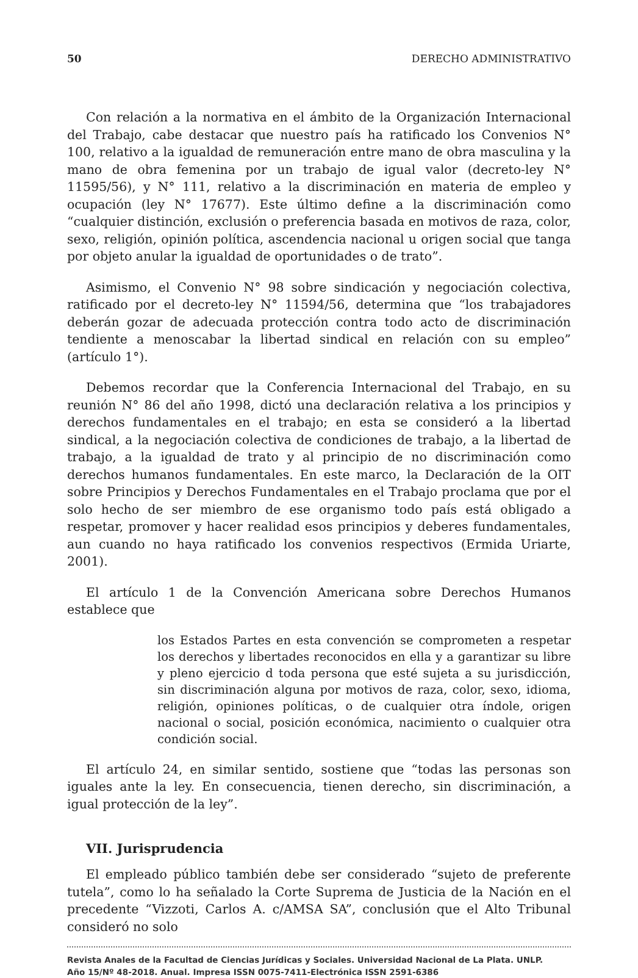50 DERECHO ADMINISTRATIVO
Con relación a la normativa en el ámbito de la Organización Internacional del Trabajo, cabe destacar que nuestro país ha ratificado los Convenios N° 100, relativo a la igualdad de remuneración entre mano de obra masculina y la mano de obra femenina por un trabajo de igual valor (decreto-ley N° 11595/56), y N° 111, relativo a la discriminación en materia de empleo y ocupación (ley N° 17677). Este último define a la discriminación como “cualquier distinción, exclusión o preferencia basada en motivos de raza, color, sexo, religión, opinión política, ascendencia nacional u origen social que tanga por objeto anular la igualdad de oportunidades o de trato”.
Asimismo, el Convenio N° 98 sobre sindicación y negociación colectiva, ratificado por el decreto-ley N° 11594/56, determina que “los trabajadores deberán gozar de adecuada protección contra todo acto de discriminación tendiente a menoscabar la libertad sindical en relación con su empleo” (artículo 1°).
Debemos recordar que la Conferencia Internacional del Trabajo, en su reunión N° 86 del año 1998, dictó una declaración relativa a los principios y derechos fundamentales en el trabajo; en esta se consideró a la libertad sindical, a la negociación colectiva de condiciones de trabajo, a la libertad de trabajo, a la igualdad de trato y al principio de no discriminación como derechos humanos fundamentales. En este marco, la Declaración de la OIT sobre Principios y Derechos Fundamentales en el Trabajo proclama que por el solo hecho de ser miembro de ese organismo todo país está obligado a respetar, promover y hacer realidad esos principios y deberes fundamentales, aun cuando no haya ratificado los convenios respectivos (Ermida Uriarte, 2001).
El artículo 1 de la Convención Americana sobre Derechos Humanos establece que
los Estados Partes en esta convención se comprometen a respetar los derechos y libertades reconocidos en ella y a garantizar su libre y pleno ejercicio d toda persona que esté sujeta a su jurisdicción, sin discriminación alguna por motivos de raza, color, sexo, idioma, religión, opiniones políticas, o de cualquier otra índole, origen nacional o social, posición económica, nacimiento o cualquier otra condición social.
El artículo 24, en similar sentido, sostiene que “todas las personas son iguales ante la ley. En consecuencia, tienen derecho, sin discriminación, a igual protección de la ley”.
VII. Jurisprudencia
El empleado público también debe ser considerado “sujeto de preferente tutela”, como lo ha señalado la Corte Suprema de Justicia de la Nación en el precedente “Vizzoti, Carlos A. c/AMSA SA”, conclusión que el Alto Tribunal consideró no solo
Revista Anales de la Facultad de Ciencias Jurídicas y Sociales. Universidad Nacional de La Plata. UNLP.
Año 15/Nº 48-2018. Anual. Impresa ISSN 0075-7411-Electrónica ISSN 2591-6386